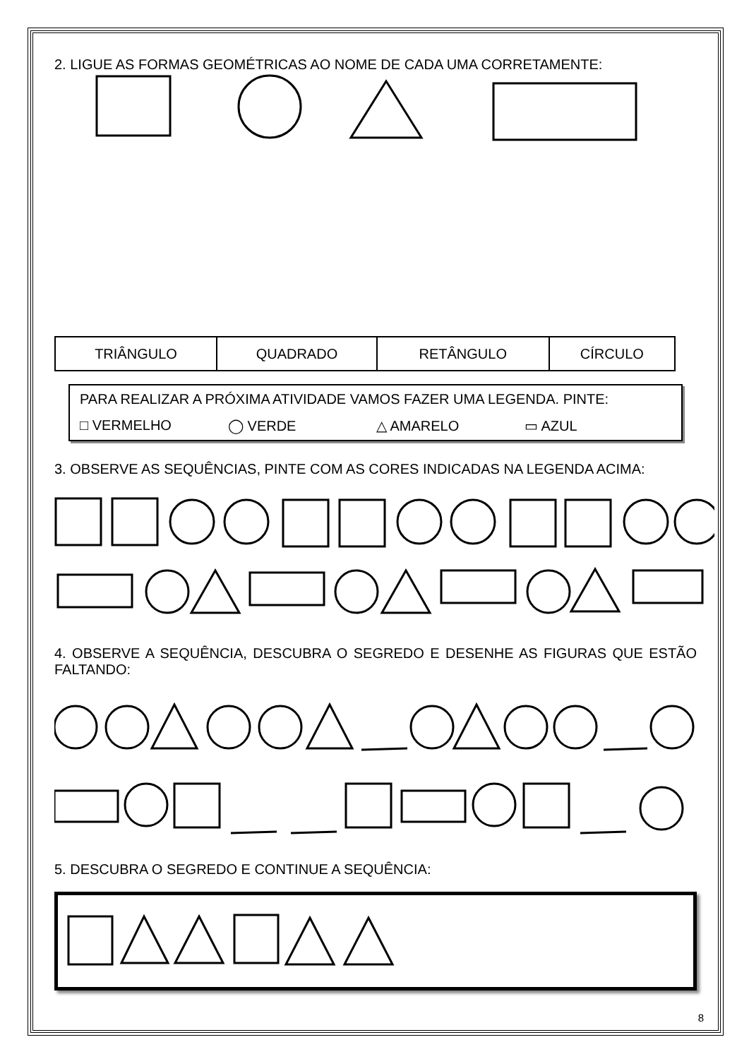2. LIGUE AS FORMAS GEOMÉTRICAS AO NOME DE CADA UMA CORRETAMENTE:
| TRIÂNGULO | QUADRADO | RETÂNGULO | CÍRCULO |
PARA REALIZAR A PRÓXIMA ATIVIDADE VAMOS FAZER UMA LEGENDA. PINTE:
□ VERMELHO ◯ VERDE △ AMARELO ▭ AZUL
3. OBSERVE AS SEQUÊNCIAS, PINTE COM AS CORES INDICADAS NA LEGENDA ACIMA:
4. OBSERVE A SEQUÊNCIA, DESCUBRA O SEGREDO E DESENHE AS FIGURAS QUE ESTÃO FALTANDO:
5. DESCUBRA O SEGREDO E CONTINUE A SEQUÊNCIA:
8